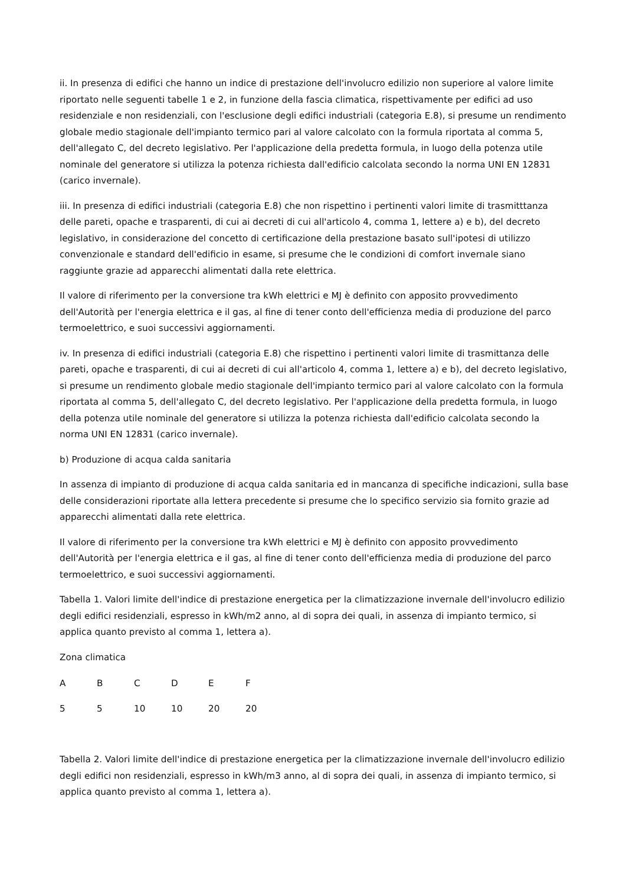ii. In presenza di edifici che hanno un indice di prestazione dell'involucro edilizio non superiore al valore limite riportato nelle seguenti tabelle 1 e 2, in funzione della fascia climatica, rispettivamente per edifici ad uso residenziale e non residenziali, con l'esclusione degli edifici industriali (categoria E.8), si presume un rendimento globale medio stagionale dell'impianto termico pari al valore calcolato con la formula riportata al comma 5, dell'allegato C, del decreto legislativo. Per l'applicazione della predetta formula, in luogo della potenza utile nominale del generatore si utilizza la potenza richiesta dall'edificio calcolata secondo la norma UNI EN 12831 (carico invernale).
iii. In presenza di edifici industriali (categoria E.8) che non rispettino i pertinenti valori limite di trasmitttanza delle pareti, opache e trasparenti, di cui ai decreti di cui all'articolo 4, comma 1, lettere a) e b), del decreto legislativo, in considerazione del concetto di certificazione della prestazione basato sull'ipotesi di utilizzo convenzionale e standard dell'edificio in esame, si presume che le condizioni di comfort invernale siano raggiunte grazie ad apparecchi alimentati dalla rete elettrica.
Il valore di riferimento per la conversione tra kWh elettrici e MJ è definito con apposito provvedimento dell'Autorità per l'energia elettrica e il gas, al fine di tener conto dell'efficienza media di produzione del parco termoelettrico, e suoi successivi aggiornamenti.
iv. In presenza di edifici industriali (categoria E.8) che rispettino i pertinenti valori limite di trasmittanza delle pareti, opache e trasparenti, di cui ai decreti di cui all'articolo 4, comma 1, lettere a) e b), del decreto legislativo, si presume un rendimento globale medio stagionale dell'impianto termico pari al valore calcolato con la formula riportata al comma 5, dell'allegato C, del decreto legislativo. Per l'applicazione della predetta formula, in luogo della potenza utile nominale del generatore si utilizza la potenza richiesta dall'edificio calcolata secondo la norma UNI EN 12831 (carico invernale).
b) Produzione di acqua calda sanitaria
In assenza di impianto di produzione di acqua calda sanitaria ed in mancanza di specifiche indicazioni, sulla base delle considerazioni riportate alla lettera precedente si presume che lo specifico servizio sia fornito grazie ad apparecchi alimentati dalla rete elettrica.
Il valore di riferimento per la conversione tra kWh elettrici e MJ è definito con apposito provvedimento dell'Autorità per l'energia elettrica e il gas, al fine di tener conto dell'efficienza media di produzione del parco termoelettrico, e suoi successivi aggiornamenti.
Tabella 1. Valori limite dell'indice di prestazione energetica per la climatizzazione invernale dell'involucro edilizio degli edifici residenziali, espresso in kWh/m2 anno, al di sopra dei quali, in assenza di impianto termico, si applica quanto previsto al comma 1, lettera a).
| Zona climatica | | | | | |
| A | B | C | D | E | F |
| 5 | 5 | 10 | 10 | 20 | 20 |
Tabella 2. Valori limite dell'indice di prestazione energetica per la climatizzazione invernale dell'involucro edilizio degli edifici non residenziali, espresso in kWh/m3 anno, al di sopra dei quali, in assenza di impianto termico, si applica quanto previsto al comma 1, lettera a).